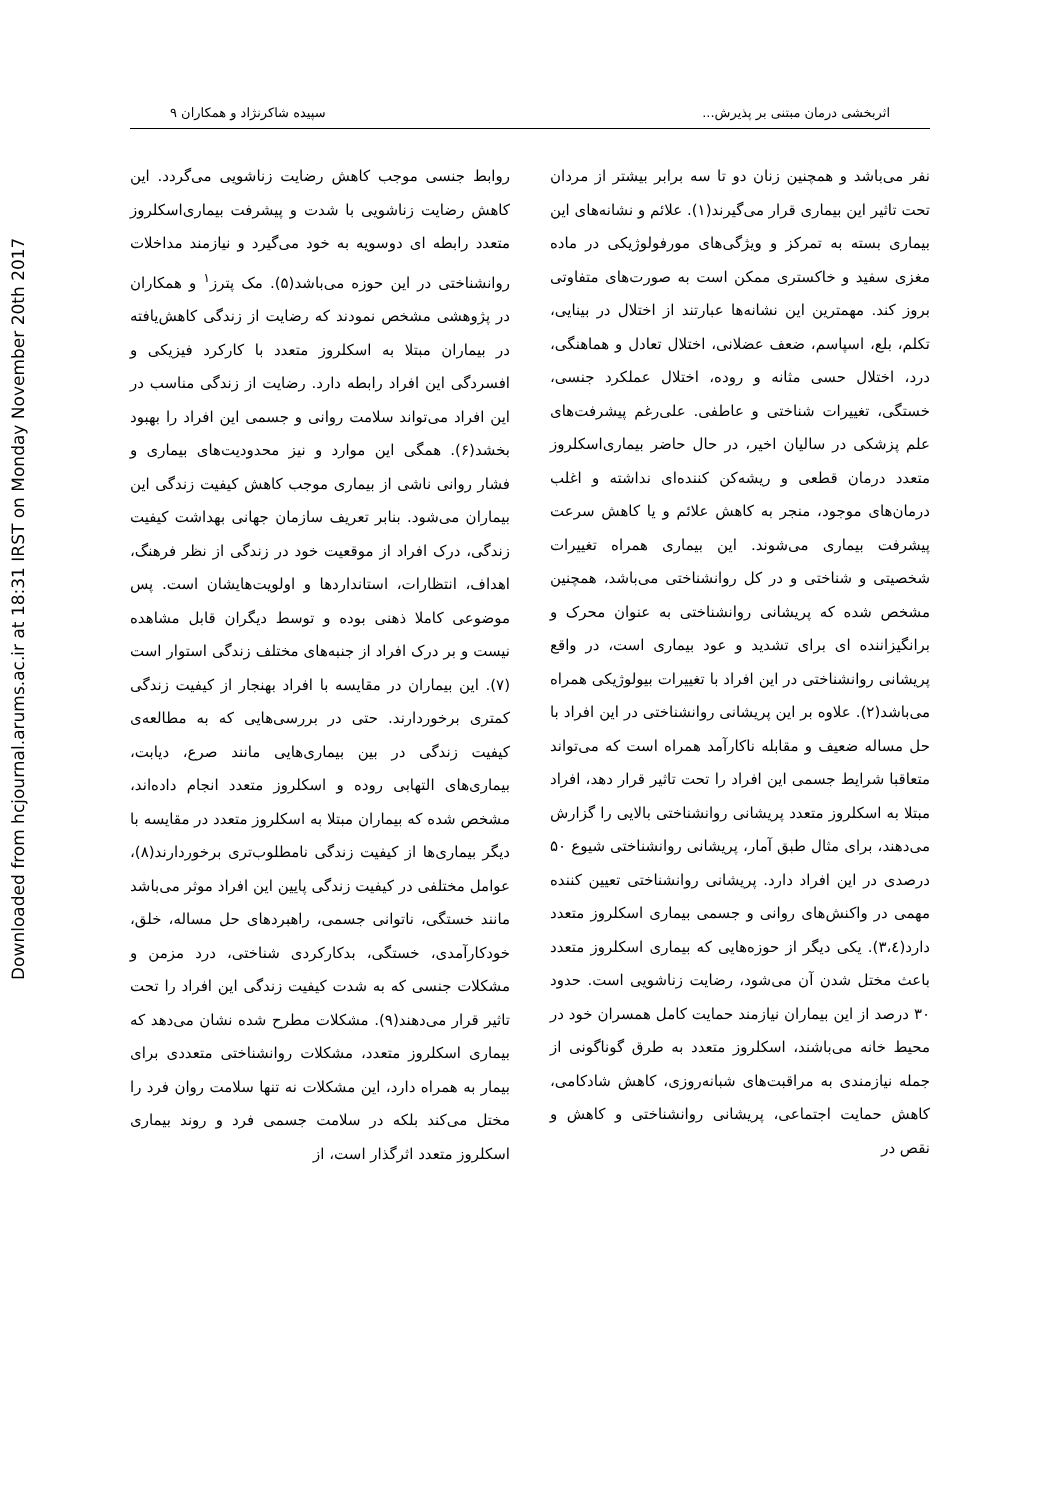Downloaded from hcjournal.arums.ac.ir at 18:31 IRST on Monday November 20th 2017
اثربخشی درمان مبتنی بر پذیرش... سپیده شاکرنژاد و همکاران ۹
نفر می‌باشد و همچنین زنان دو تا سه برابر بیشتر از مردان تحت تاثیر این بیماری قرار می‌گیرند(۱). علائم و نشانه‌های این بیماری بسته به تمرکز و ویژگی‌های مورفولوژیکی در ماده مغزی سفید و خاکستری ممکن است به صورت‌های متفاوتی بروز کند. مهمترین این نشانه‌ها عبارتند از اختلال در بینایی، تکلم، بلع، اسپاسم، ضعف عضلانی، اختلال تعادل و هماهنگی، درد، اختلال حسی مثانه و روده، اختلال عملکرد جنسی، خستگی، تغییرات شناختی و عاطفی. علی‌رغم پیشرفت‌های علم پزشکی در سالیان اخیر، در حال حاضر بیماری‌اسکلروز متعدد درمان قطعی و ریشه‌کن کننده‌ای نداشته و اغلب درمان‌های موجود، منجر به کاهش علائم و یا کاهش سرعت پیشرفت بیماری می‌شوند. این بیماری همراه تغییرات شخصیتی و شناختی و در کل روانشناختی می‌باشد، همچنین مشخص شده که پریشانی روانشناختی به عنوان محرک و برانگیزاننده ای برای تشدید و عود بیماری است، در واقع پریشانی روانشناختی در این افراد با تغییرات بیولوژیکی همراه می‌باشد(۲). علاوه بر این پریشانی روانشناختی در این افراد با حل مساله ضعیف و مقابله ناکارآمد همراه است که می‌تواند متعاقبا شرایط جسمی این افراد را تحت تاثیر قرار دهد، افراد مبتلا به اسکلروز متعدد پریشانی روانشناختی بالایی را گزارش می‌دهند، برای مثال طبق آمار، پریشانی روانشناختی شیوع ۵۰ درصدی در این افراد دارد. پریشانی روانشناختی تعیین کننده مهمی در واکنش‌های روانی و جسمی بیماری اسکلروز متعدد دارد(۳،٤). یکی دیگر از حوزه‌هایی که بیماری اسکلروز متعدد باعث مختل شدن آن می‌شود، رضایت زناشویی است. حدود ۳۰ درصد از این بیماران نیازمند حمایت کامل همسران خود در محیط خانه می‌باشند، اسکلروز متعدد به طرق گوناگونی از جمله نیازمندی به مراقبت‌های شبانه‌روزی، کاهش شادکامی، کاهش حمایت اجتماعی، پریشانی روانشناختی و کاهش و نقص در
روابط جنسی موجب کاهش رضایت زناشویی می‌گردد. این کاهش رضایت زناشویی با شدت و پیشرفت بیماری‌اسکلروز متعدد رابطه ای دوسویه به خود می‌گیرد و نیازمند مداخلات روانشناختی در این حوزه می‌باشد(۵). مک پترز<sup>۱</sup> و همکاران در پژوهشی مشخص نمودند که رضایت از زندگی کاهش‌یافته در بیماران مبتلا به اسکلروز متعدد با کارکرد فیزیکی و افسردگی این افراد رابطه دارد. رضایت از زندگی مناسب در این افراد می‌تواند سلامت روانی و جسمی این افراد را بهبود بخشد(۶). همگی این موارد و نیز محدودیت‌های بیماری و فشار روانی ناشی از بیماری موجب کاهش کیفیت زندگی این بیماران می‌شود. بنابر تعریف سازمان جهانی بهداشت کیفیت زندگی، درک افراد از موقعیت خود در زندگی از نظر فرهنگ، اهداف، انتظارات، استانداردها و اولویت‌هایشان است. پس موضوعی کاملا ذهنی بوده و توسط دیگران قابل مشاهده نیست و بر درک افراد از جنبه‌های مختلف زندگی استوار است (۷). این بیماران در مقایسه با افراد بهنجار از کیفیت زندگی کمتری برخوردارند. حتی در بررسی‌هایی که به مطالعه‌ی کیفیت زندگی در بین بیماری‌هایی مانند صرع، دیابت، بیماری‌های التهابی روده و اسکلروز متعدد انجام داده‌اند، مشخص شده که بیماران مبتلا به اسکلروز متعدد در مقایسه با دیگر بیماری‌ها از کیفیت زندگی نامطلوب‌تری برخوردارند(۸)، عوامل مختلفی در کیفیت زندگی پایین این افراد موثر می‌باشد مانند خستگی، ناتوانی جسمی، راهبردهای حل مساله، خلق، خودکارآمدی، خستگی، بدکارکردی شناختی، درد مزمن و مشکلات جنسی که به شدت کیفیت زندگی این افراد را تحت تاثیر قرار می‌دهند(۹). مشکلات مطرح شده نشان می‌دهد که بیماری اسکلروز متعدد، مشکلات روانشناختی متعددی برای بیمار به همراه دارد، این مشکلات نه تنها سلامت روان فرد را مختل می‌کند بلکه در سلامت جسمی فرد و روند بیماری اسکلروز متعدد اثرگذار است، از